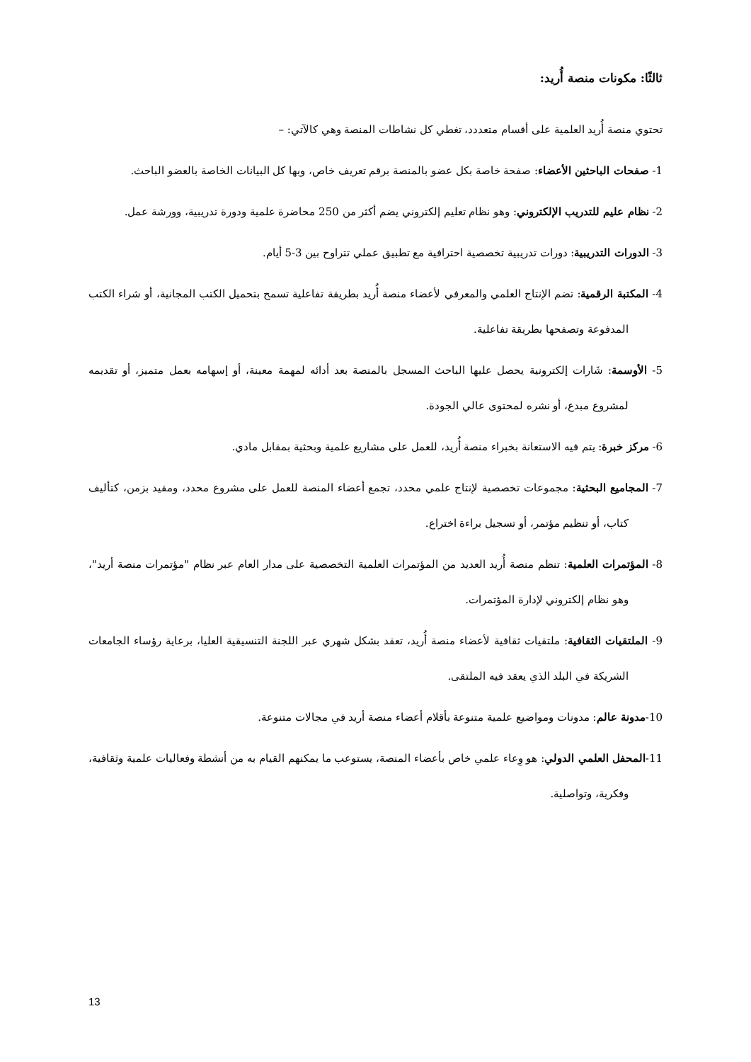ثالثًا: مكونات منصة أُريد:
تحتوي منصة أُريد العلمية على أقسام متعددد، تغطي كل نشاطات المنصة وهي كالآتي: –
1- صفحات الباحثين الأعضاء: صفحة خاصة بكل عضو بالمنصة برقم تعريف خاص، وبها كل البيانات الخاصة بالعضو الباحث.
2- نظام عليم للتدريب الإلكتروني: وهو نظام تعليم إلكتروني يضم أكثر من 250 محاضرة علمية ودورة تدريبية، وورشة عمل.
3- الدورات التدريبية: دورات تدريبية تخصصية احترافية مع تطبيق عملي تتراوح بين 3-5 أيام.
4- المكتبة الرقمية: تضم الإنتاج العلمي والمعرفي لأعضاء منصة أُريد بطريقة تفاعلية تسمح بتحميل الكتب المجانية، أو شراء الكتب المدفوعة وتصفحها بطريقة تفاعلية.
5- الأوسمة: شَارات إلكترونية يحصل عليها الباحث المسجل بالمنصة بعد أدائه لمهمة معينة، أو إسهامه بعمل متميز، أو تقديمه لمشروع مبدع، أو نشره لمحتوى عالي الجودة.
6- مركز خبرة: يتم فيه الاستعانة بخبراء منصة أُريد، للعمل على مشاريع علمية وبحثية بمقابل مادي.
7- المجاميع البحثية: مجموعات تخصصية لإنتاج علمي محدد، تجمع أعضاء المنصة للعمل على مشروع محدد، ومقيد بزمن، كتأليف كتاب، أو تنظيم مؤتمر، أو تسجيل براءة اختراع.
8- المؤتمرات العلمية: تنظم منصة أُريد العديد من المؤتمرات العلمية التخصصية على مدار العام عبر نظام "مؤتمرات منصة أريد"، وهو نظام إلكتروني لإدارة المؤتمرات.
9- الملتقيات الثقافية: ملتقيات ثقافية لأعضاء منصة أُريد، تعقد بشكل شهري عبر اللجنة التنسيقية العليا، برعاية رؤساء الجامعات الشريكة في البلد الذي يعقد فيه الملتقى.
10-مدونة عالم: مدونات ومواضيع علمية متنوعة بأقلام أعضاء منصة أريد في مجالات متنوعة.
11-المحفل العلمي الدولي: هو وِعاء علمي خاص بأعضاء المنصة، يستوعب ما يمكنهم القيام به من أنشطة وفعاليات علمية وثقافية، وفكرية، وتواصلية.
13